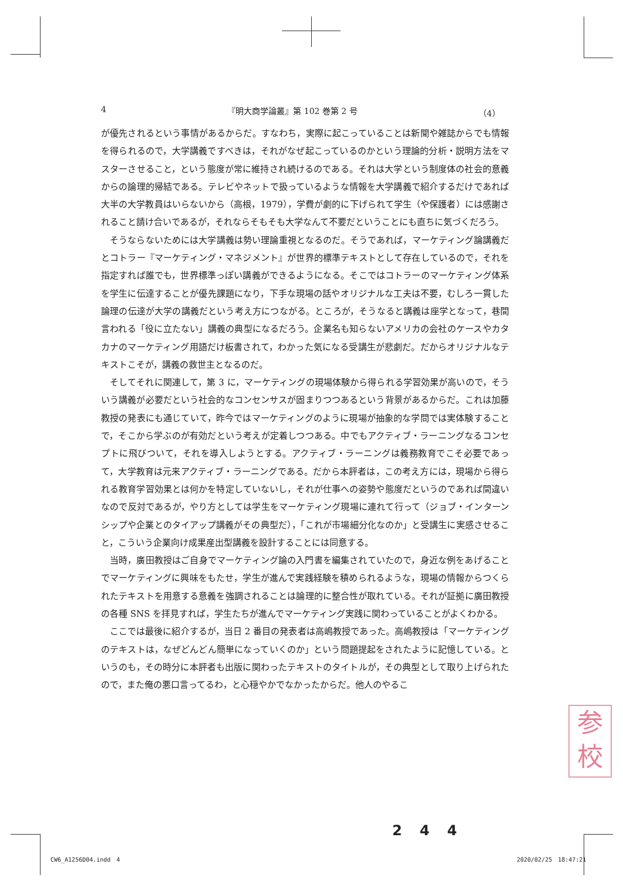4 『明大商学論叢』第 102 巻第 2 号 （4）
が優先されるという事情があるからだ。すなわち，実際に起こっていることは新聞や雑誌からでも情報を得られるので，大学講義ですべきは，それがなぜ起こっているのかという理論的分析・説明方法をマスターさせること，という態度が常に維持され続けるのである。それは大学という制度体の社会的意義からの論理的帰結である。テレビやネットで扱っているような情報を大学講義で紹介するだけであれば大半の大学教員はいらないから（高根，1979），学費が劇的に下げられて学生（や保護者）には感謝されること請け合いであるが，それならそもそも大学なんて不要だということにも直ちに気づくだろう。
そうならないためには大学講義は勢い理論重視となるのだ。そうであれば，マーケティング論講義だとコトラー『マーケティング・マネジメント』が世界的標準テキストとして存在しているので，それを指定すれば誰でも，世界標準っぽい講義ができるようになる。そこではコトラーのマーケティング体系を学生に伝達することが優先課題になり，下手な現場の話やオリジナルな工夫は不要，むしろ一貫した論理の伝達が大学の講義だという考え方につながる。ところが，そうなると講義は座学となって，巷間言われる「役に立たない」講義の典型になるだろう。企業名も知らないアメリカの会社のケースやカタカナのマーケティング用語だけ板書されて，わかった気になる受講生が悲劇だ。だからオリジナルなテキストこそが，講義の救世主となるのだ。
そしてそれに関連して，第 3 に，マーケティングの現場体験から得られる学習効果が高いので，そういう講義が必要だという社会的なコンセンサスが固まりつつあるという背景があるからだ。これは加藤教授の発表にも通じていて，昨今ではマーケティングのように現場が抽象的な学問では実体験することで，そこから学ぶのが有効だという考えが定着しつつある。中でもアクティブ・ラーニングなるコンセプトに飛びついて，それを導入しようとする。アクティブ・ラーニングは義務教育でこそ必要であって，大学教育は元来アクティブ・ラーニングである。だから本評者は，この考え方には，現場から得られる教育学習効果とは何かを特定していないし，それが仕事への姿勢や態度だというのであれば間違いなので反対であるが，やり方としては学生をマーケティング現場に連れて行って（ジョブ・インターンシップや企業とのタイアップ講義がその典型だ），「これが市場細分化なのか」と受講生に実感させること，こういう企業向け成果産出型講義を設計することには同意する。
当時，廣田教授はご自身でマーケティング論の入門書を編集されていたので，身近な例をあげることでマーケティングに興味をもたせ，学生が進んで実践経験を積められるような，現場の情報からつくられたテキストを用意する意義を強調されることは論理的に整合性が取れている。それが証拠に廣田教授の各種 SNS を拝見すれば，学生たちが進んでマーケティング実践に関わっていることがよくわかる。
ここでは最後に紹介するが，当日 2 番目の発表者は高嶋教授であった。高嶋教授は「マーケティングのテキストは，なぜどんどん簡単になっていくのか」という問題提起をされたように記憶している。というのも，その時分に本評者も出版に関わったテキストのタイトルが，その典型として取り上げられたので，また俺の悪口言ってるわ，と心穏やかでなかったからだ。他人のやるこ
参
校
244
CW6_A1256D04.indd　4 2020/02/25　18:47:21